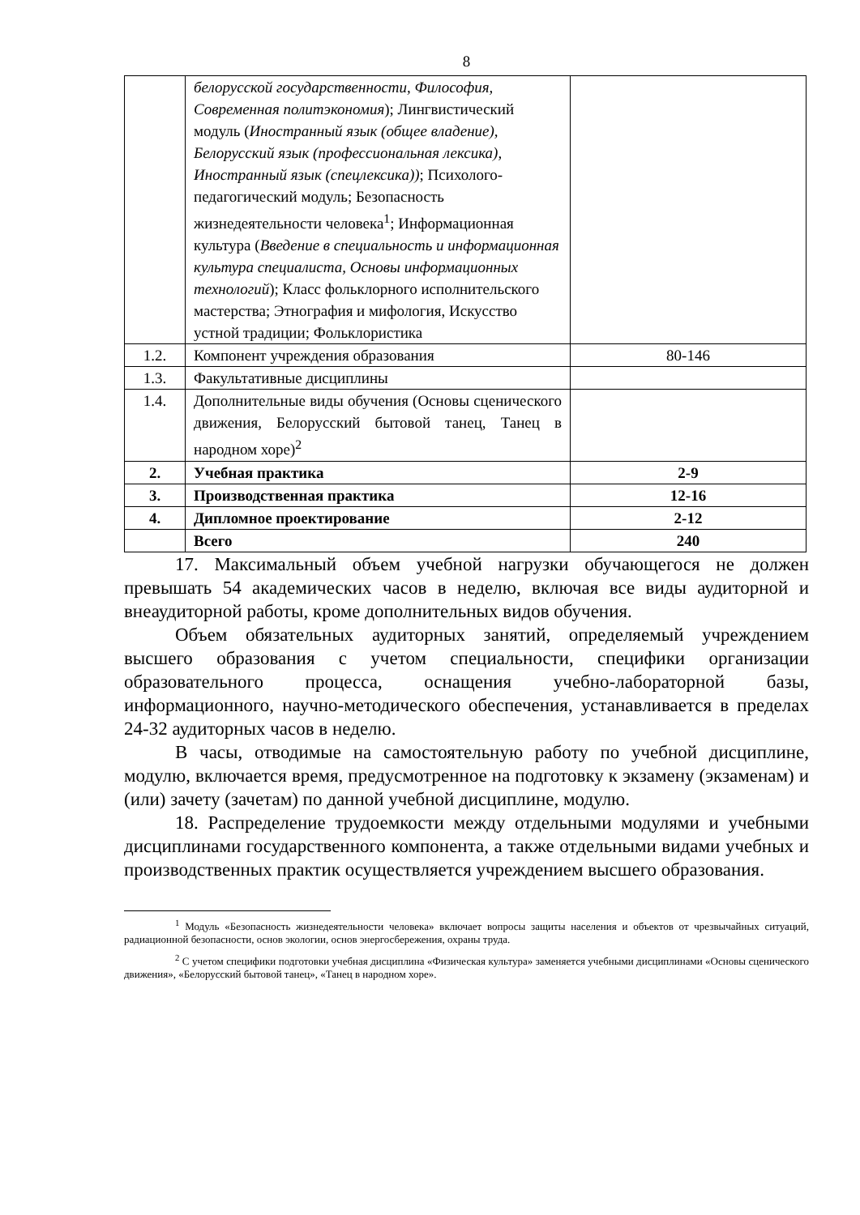8
| | белорусской государственности, Философия, Современная политэкономия ); Лингвистический модуль ( Иностранный язык (общее владение), Белорусский язык (профессиональная лексика), Иностранный язык (спецлексика)) ; Психолого-педагогический модуль; Безопасность жизнедеятельности человека<sup>1</sup>; Информационная культура ( Введение в специальность и информационная культура специалиста, Основы информационных технологий ); Класс фольклорного исполнительского мастерства; Этнография и мифология, Искусство устной традиции; Фольклористика | |
| 1.2. | Компонент учреждения образования | 80-146 |
| 1.3. | Факультативные дисциплины | |
| 1.4. | Дополнительные виды обучения (Основы сценического движения, Белорусский бытовой танец, Танец в народном хоре)<sup>2</sup> | |
| 2. | Учебная практика | 2-9 |
| 3. | Производственная практика | 12-16 |
| 4. | Дипломное проектирование | 2-12 |
| | Всего | 240 |
17. Максимальный объем учебной нагрузки обучающегося не должен превышать 54 академических часов в неделю, включая все виды аудиторной и внеаудиторной работы, кроме дополнительных видов обучения.
Объем обязательных аудиторных занятий, определяемый учреждением высшего образования с учетом специальности, специфики организации образовательного процесса, оснащения учебно-лабораторной базы, информационного, научно-методического обеспечения, устанавливается в пределах 24-32 аудиторных часов в неделю.
В часы, отводимые на самостоятельную работу по учебной дисциплине, модулю, включается время, предусмотренное на подготовку к экзамену (экзаменам) и (или) зачету (зачетам) по данной учебной дисциплине, модулю.
18. Распределение трудоемкости между отдельными модулями и учебными дисциплинами государственного компонента, а также отдельными видами учебных и производственных практик осуществляется учреждением высшего образования.
<sup>1</sup> Модуль «Безопасность жизнедеятельности человека» включает вопросы защиты населения и объектов от чрезвычайных ситуаций, радиационной безопасности, основ экологии, основ энергосбережения, охраны труда.
<sup>2</sup> С учетом специфики подготовки учебная дисциплина «Физическая культура» заменяется учебными дисциплинами «Основы сценического движения», «Белорусский бытовой танец», «Танец в народном хоре».